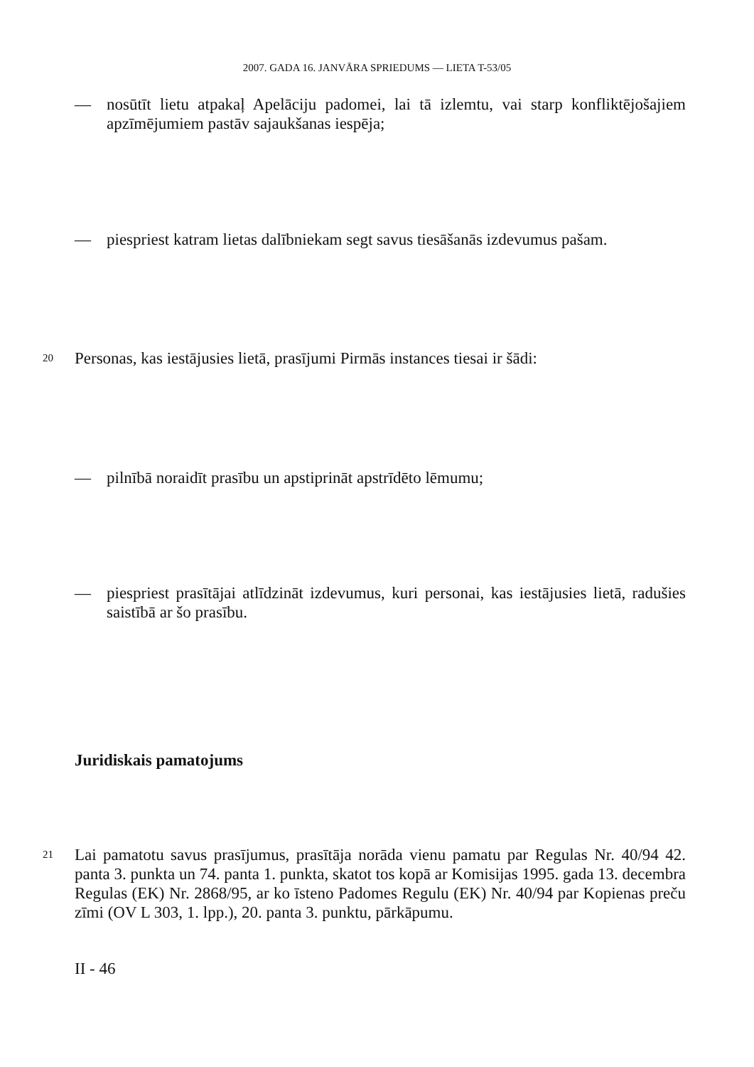2007. GADA 16. JANVĀRA SPRIEDUMS — LIETA T-53/05
— nosūtīt lietu atpakaļ Apelāciju padomei, lai tā izlemtu, vai starp konfliktējošajiem apzīmējumiem pastāv sajaukšanas iespēja;
— piespriest katram lietas dalībniekam segt savus tiesāšanās izdevumus pašam.
20 Personas, kas iestājusies lietā, prasījumi Pirmās instances tiesai ir šādi:
— pilnībā noraidīt prasību un apstiprināt apstrīdēto lēmumu;
— piespriest prasītājai atlīdzināt izdevumus, kuri personai, kas iestājusies lietā, radušies saistībā ar šo prasību.
Juridiskais pamatojums
21 Lai pamatotu savus prasījumus, prasītāja norāda vienu pamatu par Regulas Nr. 40/94 42. panta 3. punkta un 74. panta 1. punkta, skatot tos kopā ar Komisijas 1995. gada 13. decembra Regulas (EK) Nr. 2868/95, ar ko īsteno Padomes Regulu (EK) Nr. 40/94 par Kopienas preču zīmi (OV L 303, 1. lpp.), 20. panta 3. punktu, pārkāpumu.
II - 46